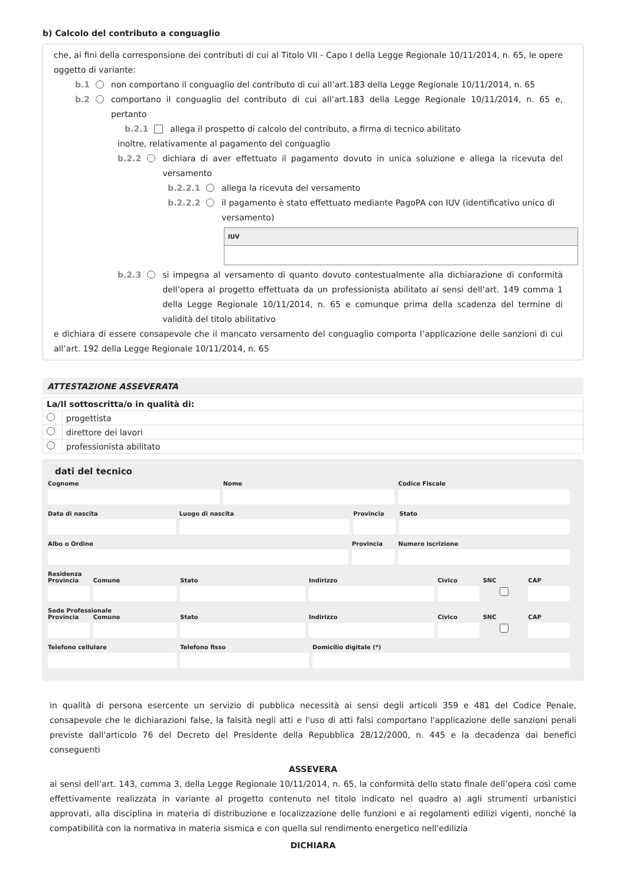b) Calcolo del contributo a conguaglio
che, ai fini della corresponsione dei contributi di cui al Titolo VII - Capo I della Legge Regionale 10/11/2014, n. 65, le opere oggetto di variante:
b.1 non comportano il conguaglio del contributo di cui all’art.183 della Legge Regionale 10/11/2014, n. 65
b.2 comportano il conguaglio del contributo di cui all’art.183 della Legge Regionale 10/11/2014, n. 65 e, pertanto
b.2.1 allega il prospetto di calcolo del contributo, a firma di tecnico abilitato
inoltre, relativamente al pagamento del conguaglio
b.2.2 dichiara di aver effettuato il pagamento dovuto in unica soluzione e allega la ricevuta del versamento
b.2.2.1 allega la ricevuta del versamento
b.2.2.2 il pagamento è stato effettuato mediante PagoPA con IUV (identificativo unico di versamento)
IUV
b.2.3 si impegna al versamento di quanto dovuto contestualmente alla dichiarazione di conformità dell’opera al progetto effettuata da un professionista abilitato ai sensi dell’art. 149 comma 1 della Legge Regionale 10/11/2014, n. 65 e comunque prima della scadenza del termine di validità del titolo abilitativo
e dichiara di essere consapevole che il mancato versamento del conguaglio comporta l’applicazione delle sanzioni di cui all’art. 192 della Legge Regionale 10/11/2014, n. 65
ATTESTAZIONE ASSEVERATA
| La/Il sottoscritta/o in qualità di: | |
| | progettista |
| | direttore dei lavori |
| | professionista abilitato |
dati del tecnico
Cognome Nome Codice Fiscale
Data di nascita Luogo di nascita Provincia Stato
Albo o Ordine Provincia Numero iscrizione
Residenza
Provincia Comune Stato Indirizzo Civico SNC
CAP
Sede Professionale
Provincia Comune Stato Indirizzo Civico SNC
CAP
Telefono cellulare Telefono fisso Domicilio digitale (*)
in qualità di persona esercente un servizio di pubblica necessità ai sensi degli articoli 359 e 481 del Codice Penale, consapevole che le dichiarazioni false, la falsità negli atti e l'uso di atti falsi comportano l'applicazione delle sanzioni penali previste dall'articolo 76 del Decreto del Presidente della Repubblica 28/12/2000, n. 445 e la decadenza dai benefici conseguenti
ASSEVERA
ai sensi dell’art. 143, comma 3, della Legge Regionale 10/11/2014, n. 65, la conformità dello stato finale dell’opera così come effettivamente realizzata in variante al progetto contenuto nel titolo indicato nel quadro a) agli strumenti urbanistici approvati, alla disciplina in materia di distribuzione e localizzazione delle funzioni e ai regolamenti edilizi vigenti, nonché la compatibilità con la normativa in materia sismica e con quella sul rendimento energetico nell'edilizia
DICHIARA